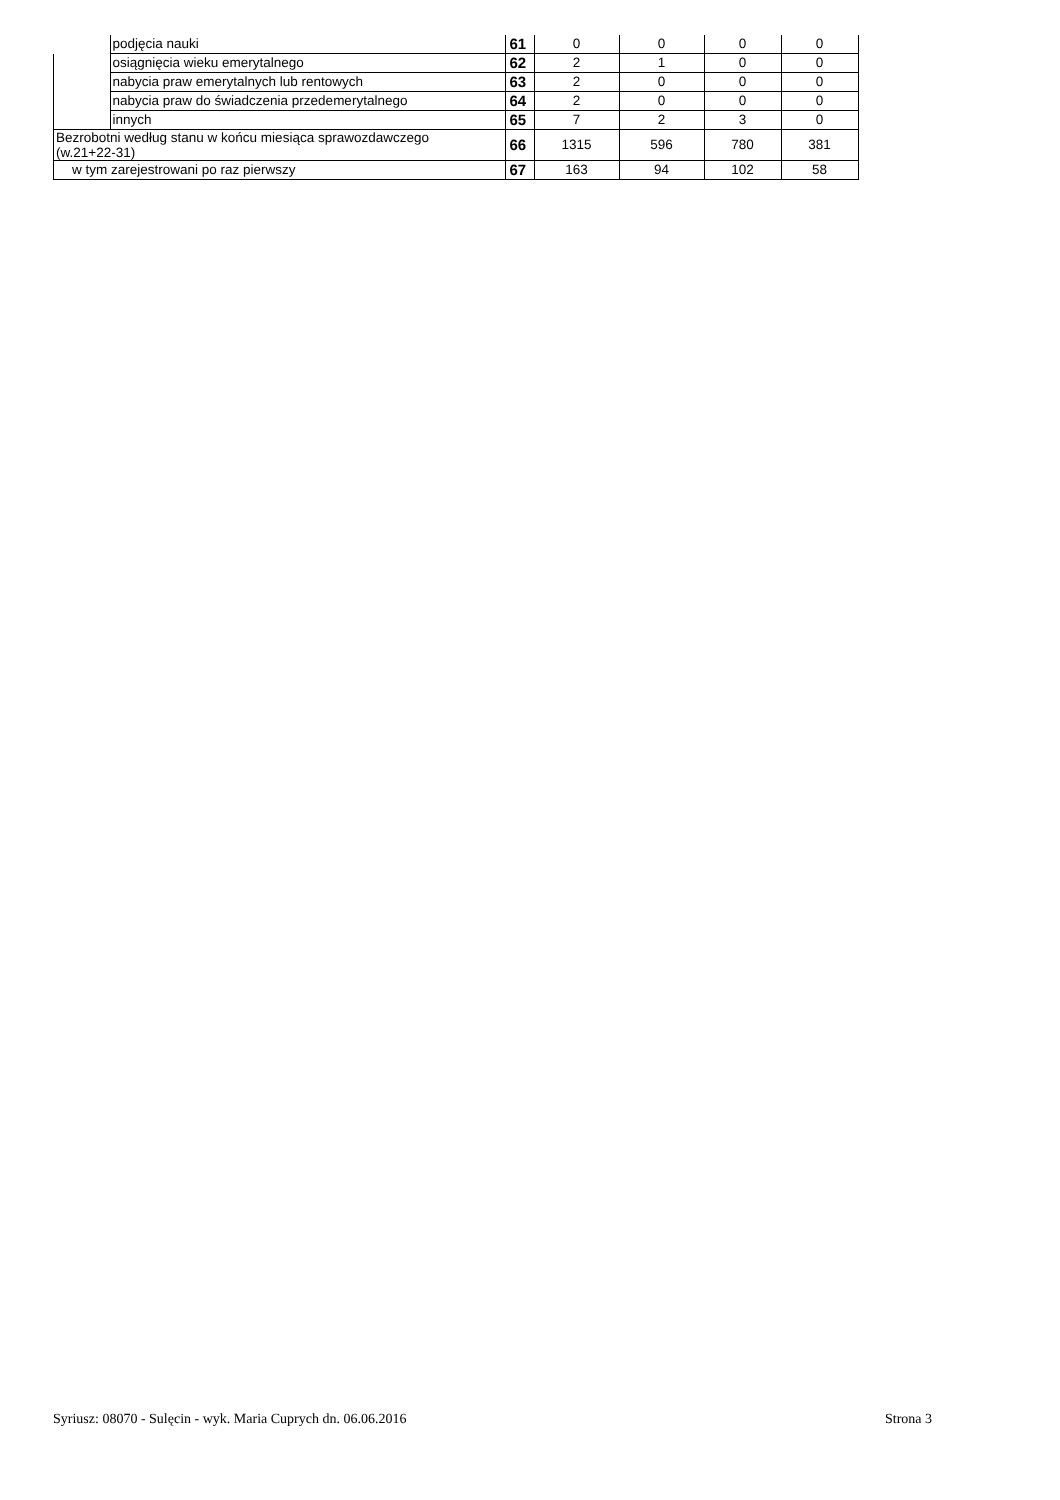| | podjęcia nauki | 61 | 0 | 0 | 0 | 0 |
| | osiągnięcia wieku emerytalnego | 62 | 2 | 1 | 0 | 0 |
| | nabycia praw emerytalnych lub rentowych | 63 | 2 | 0 | 0 | 0 |
| | nabycia praw do świadczenia przedemerytalnego | 64 | 2 | 0 | 0 | 0 |
| | innych | 65 | 7 | 2 | 3 | 0 |
| Bezrobotni według stanu w końcu miesiąca sprawozdawczego (w.21+22-31) | | 66 | 1315 | 596 | 780 | 381 |
| w tym zarejestrowani po raz pierwszy | | 67 | 163 | 94 | 102 | 58 |
Syriusz: 08070 - Sulęcin - wyk. Maria Cuprych dn. 06.06.2016
Strona 3